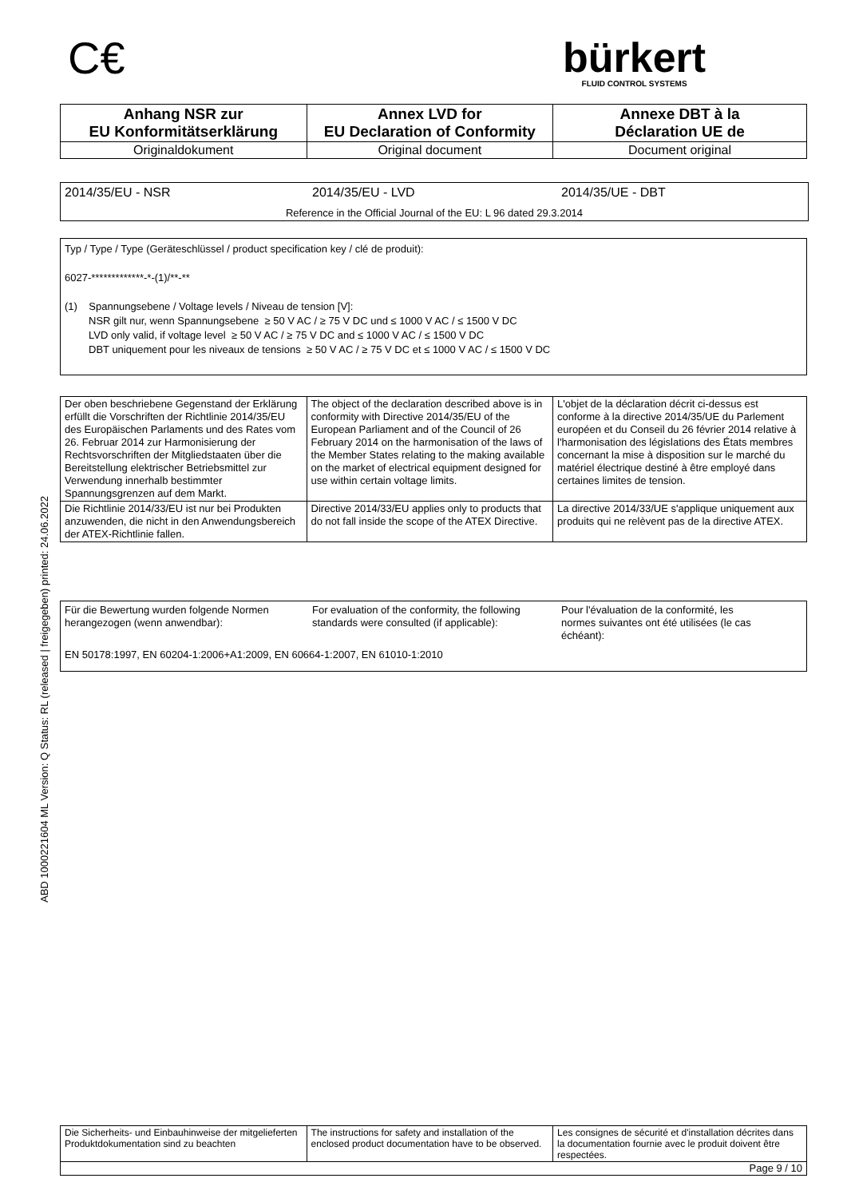C€
bürkert
FLUID CONTROL SYSTEMS
| Anhang NSR zur EU Konformitätserklärung | Annex LVD for EU Declaration of Conformity | Annexe DBT à la Déclaration UE de |
| Originaldokument | Original document | Document original |
2014/35/EU - NSR 2014/35/EU - LVD 2014/35/UE - DBT
Reference in the Official Journal of the EU: L 96 dated 29.3.2014
Typ / Type / Type (Geräteschlüssel / product specification key / clé de produit):
6027-*************-*-(1)/**-**
(1) Spannungsebene / Voltage levels / Niveau de tension [V]:
NSR gilt nur, wenn Spannungsebene ≥ 50 V AC / ≥ 75 V DC und ≤ 1000 V AC / ≤ 1500 V DC
LVD only valid, if voltage level ≥ 50 V AC / ≥ 75 V DC and ≤ 1000 V AC / ≤ 1500 V DC
DBT uniquement pour les niveaux de tensions ≥ 50 V AC / ≥ 75 V DC et ≤ 1000 V AC / ≤ 1500 V DC
| Der oben beschriebene Gegenstand der Erklärung erfüllt die Vorschriften der Richtlinie 2014/35/EU des Europäischen Parlaments und des Rates vom 26. Februar 2014 zur Harmonisierung der Rechtsvorschriften der Mitgliedstaaten über die Bereitstellung elektrischer Betriebsmittel zur Verwendung innerhalb bestimmter Spannungsgrenzen auf dem Markt. | The object of the declaration described above is in conformity with Directive 2014/35/EU of the European Parliament and of the Council of 26 February 2014 on the harmonisation of the laws of the Member States relating to the making available on the market of electrical equipment designed for use within certain voltage limits. | L'objet de la déclaration décrit ci-dessus est conforme à la directive 2014/35/UE du Parlement européen et du Conseil du 26 février 2014 relative à l'harmonisation des législations des États membres concernant la mise à disposition sur le marché du matériel électrique destiné à être employé dans certaines limites de tension. |
| Die Richtlinie 2014/33/EU ist nur bei Produkten anzuwenden, die nicht in den Anwendungsbereich der ATEX-Richtlinie fallen. | Directive 2014/33/EU applies only to products that do not fall inside the scope of the ATEX Directive. | La directive 2014/33/UE s'applique uniquement aux produits qui ne relèvent pas de la directive ATEX. |
Für die Bewertung wurden folgende Normen herangezogen (wenn anwendbar):
For evaluation of the conformity, the following standards were consulted (if applicable):
Pour l'évaluation de la conformité, les normes suivantes ont été utilisées (le cas échéant):
EN 50178:1997, EN 60204-1:2006+A1:2009, EN 60664-1:2007, EN 61010-1:2010
ABD 1000221604 ML Version: Q Status: RL (released | freigegeben) printed: 24.06.2022
| Die Sicherheits- und Einbauhinweise der mitgelieferten Produktdokumentation sind zu beachten | The instructions for safety and installation of the enclosed product documentation have to be observed. | Les consignes de sécurité et d'installation décrites dans la documentation fournie avec le produit doivent être respectées. |
| Page 9 / 10 | | |